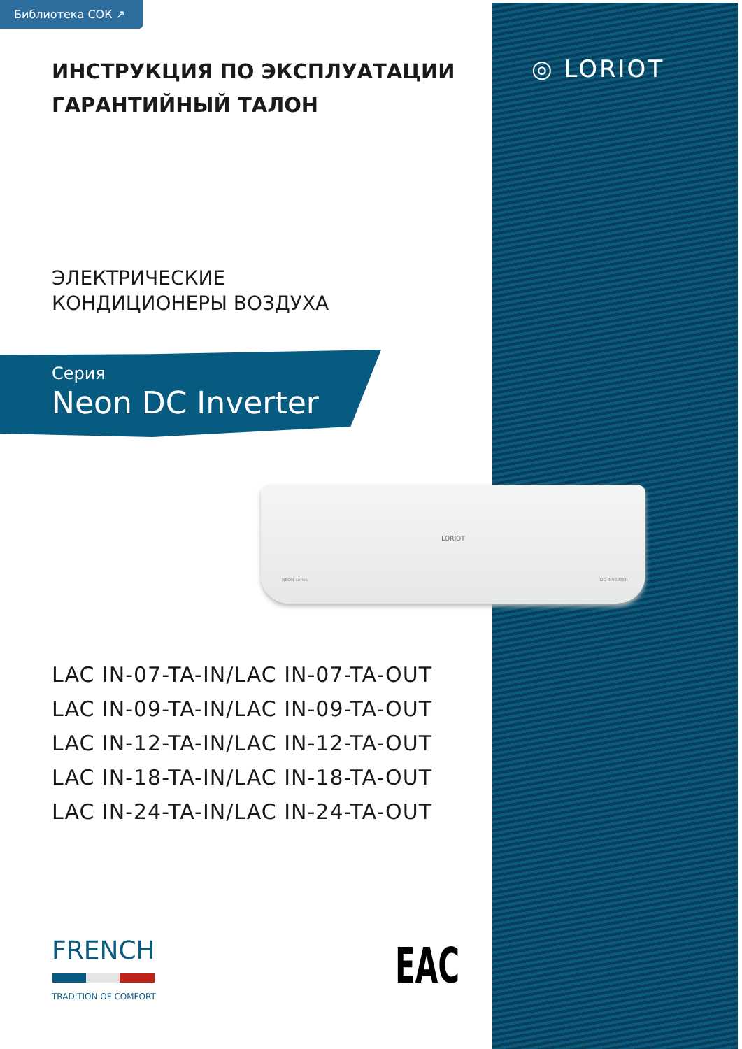Библиотека СОК ↗
◎ LORIOT
ИНСТРУКЦИЯ ПО ЭКСПЛУАТАЦИИ
ГАРАНТИЙНЫЙ ТАЛОН
ЭЛЕКТРИЧЕСКИЕ
КОНДИЦИОНЕРЫ ВОЗДУХА
Серия
Neon DC Inverter
LORIOT
NEON series DC INVERTER
LAC IN-07-TA-IN/LAC IN-07-TA-OUT
LAC IN-09-TA-IN/LAC IN-09-TA-OUT
LAC IN-12-TA-IN/LAC IN-12-TA-OUT
LAC IN-18-TA-IN/LAC IN-18-TA-OUT
LAC IN-24-TA-IN/LAC IN-24-TA-OUT
FRENCH
TRADITION OF COMFORT
EAC